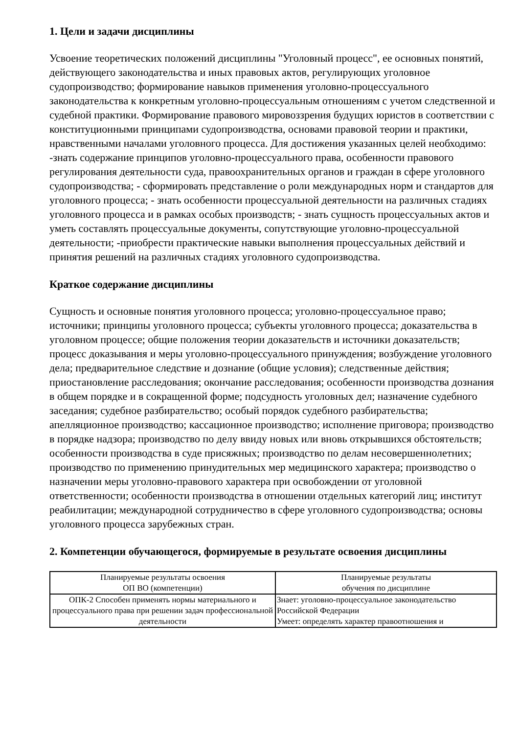1. Цели и задачи дисциплины
Усвоение теоретических положений дисциплины "Уголовный процесс", ее основных понятий, действующего законодательства и иных правовых актов, регулирующих уголовное судопроизводство; формирование навыков применения уголовно-процессуального законодательства к конкретным уголовно-процессуальным отношениям с учетом следственной и судебной практики. Формирование правового мировоззрения будущих юристов в соответствии с конституционными принципами судопроизводства, основами правовой теории и практики, нравственными началами уголовного процесса. Для достижения указанных целей необходимо: -знать содержание принципов уголовно-процессуального права, особенности правового регулирования деятельности суда, правоохранительных органов и граждан в сфере уголовного судопроизводства; - сформировать представление о роли международных норм и стандартов для уголовного процесса; - знать особенности процессуальной деятельности на различных стадиях уголовного процесса и в рамках особых производств; - знать сущность процессуальных актов и уметь составлять процессуальные документы, сопутствующие уголовно-процессуальной деятельности; -приобрести практические навыки выполнения процессуальных действий и принятия решений на различных стадиях уголовного судопроизводства.
Краткое содержание дисциплины
Сущность и основные понятия уголовного процесса; уголовно-процессуальное право; источники; принципы уголовного процесса; субъекты уголовного процесса; доказательства в уголовном процессе; общие положения теории доказательств и источники доказательств; процесс доказывания и меры уголовно-процессуального принуждения; возбуждение уголовного дела; предварительное следствие и дознание (общие условия); следственные действия; приостановление расследования; окончание расследования; особенности производства дознания в общем порядке и в сокращенной форме; подсудность уголовных дел; назначение судебного заседания; судебное разбирательство; особый порядок судебного разбирательства; апелляционное производство; кассационное производство; исполнение приговора; производство в порядке надзора; производство по делу ввиду новых или вновь открывшихся обстоятельств; особенности производства в суде присяжных; производство по делам несовершеннолетних; производство по применению принудительных мер медицинского характера; производство о назначении меры уголовно-правового характера при освобождении от уголовной ответственности; особенности производства в отношении отдельных категорий лиц; институт реабилитации; международной сотрудничество в сфере уголовного судопроизводства; основы уголовного процесса зарубежных стран.
2. Компетенции обучающегося, формируемые в результате освоения дисциплины
| Планируемые результаты освоения ОП ВО (компетенции) | Планируемые результаты обучения по дисциплине |
| --- | --- |
| ОПК-2 Способен применять нормы материального и процессуального права при решении задач профессиональной деятельности | Знает: уголовно-процессуальное законодательство Российской Федерации Умеет: определять характер правоотношения и |